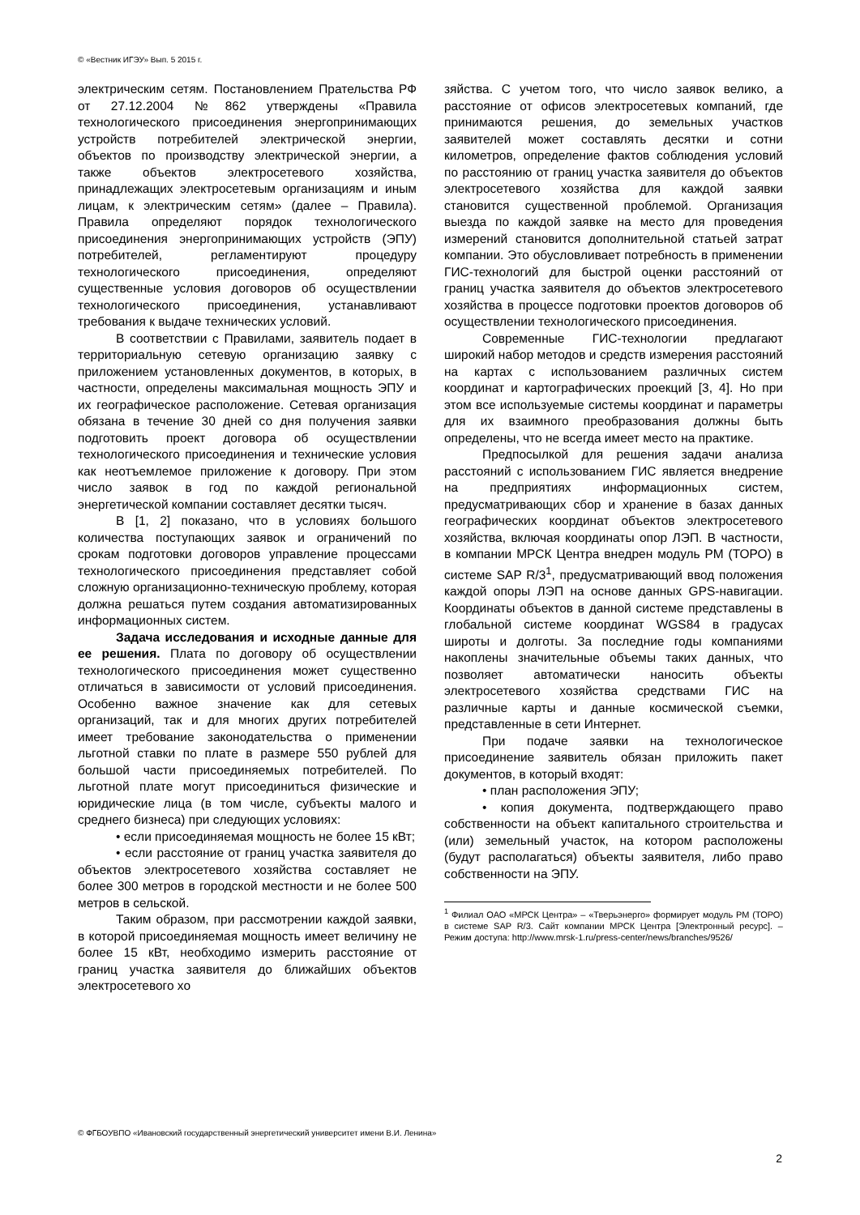© «Вестник ИГЭУ» Вып. 5 2015 г.
электрическим сетям. Постановлением Пра­тельства РФ от 27.12.2004 №862 утверждены «Правила технологического присоединения энергопринимающих устройств потребителей электрической энергии, объектов по производст­ву электрической энергии, а также объектов элек­тросетевого хозяйства, принадлежащих электро­сетевым организациям и иным лицам, к электри­ческим сетям» (далее – Правила). Правила опре­деляют порядок технологического присоединения энергопринимающих устройств (ЭПУ) потребите­лей, регламентируют процедуру технологическо­го присоединения, определяют существенные условия договоров об осуществлении технологи­ческого присоединения, устанавливают требова­ния к выдаче технических условий.
В соответствии с Правилами, заявитель подает в территориальную сетевую организа­цию заявку с приложением установленных до­кументов, в которых, в частности, определены максимальная мощность ЭПУ и их географиче­ское расположение. Сетевая организация обя­зана в течение 30 дней со дня получения заявки подготовить проект договора об осуществлении технологического присоединения и технические условия как неотъемлемое приложение к дого­вору. При этом число заявок в год по каждой региональной энергетической компании состав­ляет десятки тысяч.
В [1, 2] показано, что в условиях большого количества поступающих заявок и ограничений по срокам подготовки договоров управление процессами технологического присоединения представляет собой сложную организационно-техническую проблему, которая должна решать­ся путем создания автоматизированных инфор­мационных систем.
Задача исследования и исходные дан­ные для ее решения. Плата по договору об осуществлении технологического присоедине­ния может существенно отличаться в зависимо­сти от условий присоединения. Особенно важ­ное значение как для сетевых организаций, так и для многих других потребителей имеет требо­вание законодательства о применении льготной ставки по плате в размере 550 рублей для большой части присоединяемых потребителей. По льготной плате могут присоединиться физи­ческие и юридические лица (в том числе, субъ­екты малого и среднего бизнеса) при следующих условиях:
• если присоединяемая мощность не бо­лее 15 кВт;
• если расстояние от границ участка зая­вителя до объектов электросетевого хозяйства составляет не более 300 метров в городской местности и не более 500 метров в сельской.
Таким образом, при рассмотрении каждой заявки, в которой присоединяемая мощность имеет величину не более 15 кВт, необходимо измерить расстояние от границ участка заявите­ля до ближайших объектов электросетевого хо­
зяйства. С учетом того, что число заявок ве­лико, а расстояние от офисов электросете­вых компаний, где принимаются решения, до земельных участков заявителей может со­ставлять десятки и сотни километров, опре­деление фактов соблюдения условий по рас­стоянию от границ участка заявителя до объ­ектов электросетевого хозяйства для каждой заявки становится существенной проблемой. Организация выезда по каждой заявке на ме­сто для проведения измерений становится дополнительной статьей затрат компании. Это обусловливает потребность в примене­нии ГИС-технологий для быстрой оценки рас­стояний от границ участка заявителя до объ­ектов электросетевого хозяйства в процессе подготовки проектов договоров об осуществ­лении технологического присоединения.
Современные ГИС-технологии предла­гают широкий набор методов и средств из­мерения расстояний на картах с использова­нием различных систем координат и карто­графических проекций [3, 4]. Но при этом все используемые системы координат и пара­метры для их взаимного преобразования должны быть определены, что не всегда имеет место на практике.
Предпосылкой для решения задачи анализа расстояний с использованием ГИС является внедрение на предприятиях ин­формационных систем, предусматривающих сбор и хранение в базах данных географи­ческих координат объектов электросетевого хозяйства, включая координаты опор ЛЭП. В частности, в компании МРСК Центра вне­дрен модуль РМ (ТОРО) в системе SAP R/3<sup>1</sup>, предусматривающий ввод положения каж­дой опоры ЛЭП на основе данных GPS-навигации. Координаты объектов в данной системе представлены в глобальной систе­ме координат WGS84 в градусах широты и долготы. За последние годы компаниями накоплены значительные объемы таких данных, что позволяет автоматически нано­сить объекты электросетевого хозяйства средствами ГИС на различные карты и дан­ные космической съемки, представленные в сети Интернет.
При подаче заявки на технологическое присоединение заявитель обязан приложить пакет документов, в который входят:
• план расположения ЭПУ;
• копия документа, подтверждающего право собственности на объект капитального строительства и (или) земельный участок, на котором расположены (будут располагаться) объекты заявителя, либо право собственно­сти на ЭПУ.
<sup>1</sup> Филиал ОАО «МРСК Центра» – «Тверьэнерго» форми­рует модуль РМ (ТОРО) в системе SAP R/3. Сайт компа­нии МРСК Центра [Электронный ресурс]. – Режим досту­па: http://www.mrsk-1.ru/press-center/news/branches/9526/
© ФГБОУВПО «Ивановский государственный энергетический университет имени В.И. Ленина»
2